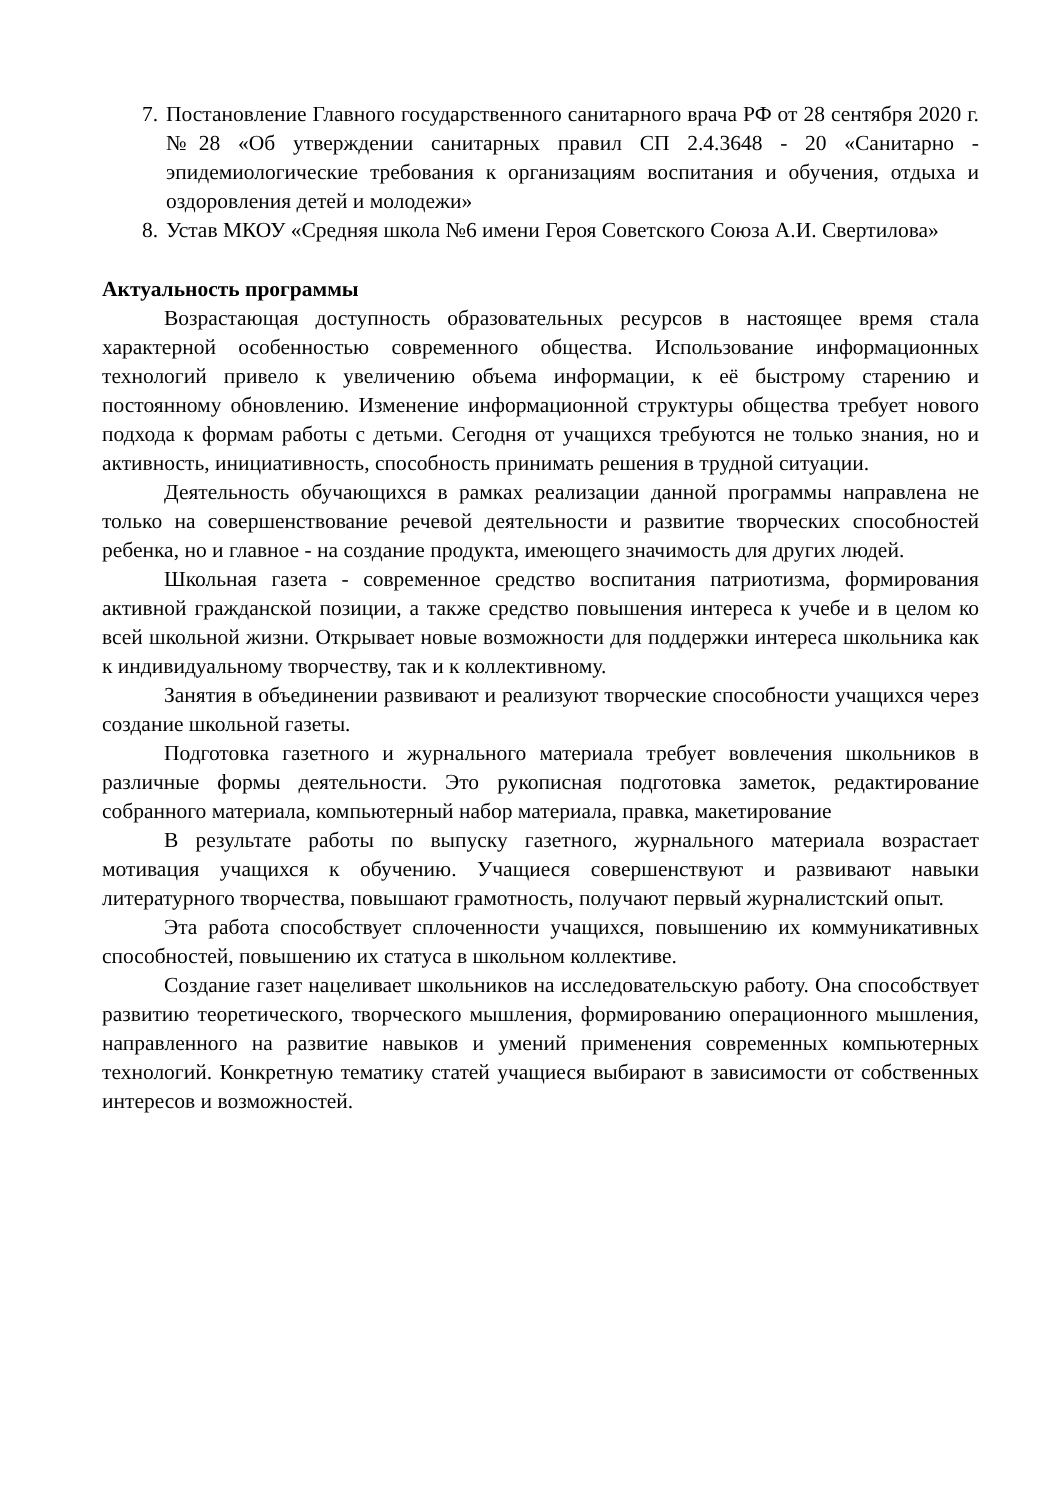7. Постановление Главного государственного санитарного врача РФ от 28 сентября 2020 г. №28 «Об утверждении санитарных правил СП 2.4.3648 - 20 «Санитарно - эпидемиологические требования к организациям воспитания и обучения, отдыха и оздоровления детей и молодежи»
8. Устав МКОУ «Средняя школа №6 имени Героя Советского Союза А.И. Свертилова»
Актуальность программы
Возрастающая доступность образовательных ресурсов в настоящее время стала характерной особенностью современного общества. Использование информационных технологий привело к увеличению объема информации, к её быстрому старению и постоянному обновлению. Изменение информационной структуры общества требует нового подхода к формам работы с детьми. Сегодня от учащихся требуются не только знания, но и активность, инициативность, способность принимать решения в трудной ситуации.
Деятельность обучающихся в рамках реализации данной программы направлена не только на совершенствование речевой деятельности и развитие творческих способностей ребенка, но и главное - на создание продукта, имеющего значимость для других людей.
Школьная газета - современное средство воспитания патриотизма, формирования активной гражданской позиции, а также средство повышения интереса к учебе и в целом ко всей школьной жизни. Открывает новые возможности для поддержки интереса школьника как к индивидуальному творчеству, так и к коллективному.
Занятия в объединении развивают и реализуют творческие способности учащихся через создание школьной газеты.
Подготовка газетного и журнального материала требует вовлечения школьников в различные формы деятельности. Это рукописная подготовка заметок, редактирование собранного материала, компьютерный набор материала, правка, макетирование
В результате работы по выпуску газетного, журнального материала возрастает мотивация учащихся к обучению. Учащиеся совершенствуют и развивают навыки литературного творчества, повышают грамотность, получают первый журналистский опыт.
Эта работа способствует сплоченности учащихся, повышению их коммуникативных способностей, повышению их статуса в школьном коллективе.
Создание газет нацеливает школьников на исследовательскую работу. Она способствует развитию теоретического, творческого мышления, формированию операционного мышления, направленного на развитие навыков и умений применения современных компьютерных технологий. Конкретную тематику статей учащиеся выбирают в зависимости от собственных интересов и возможностей.